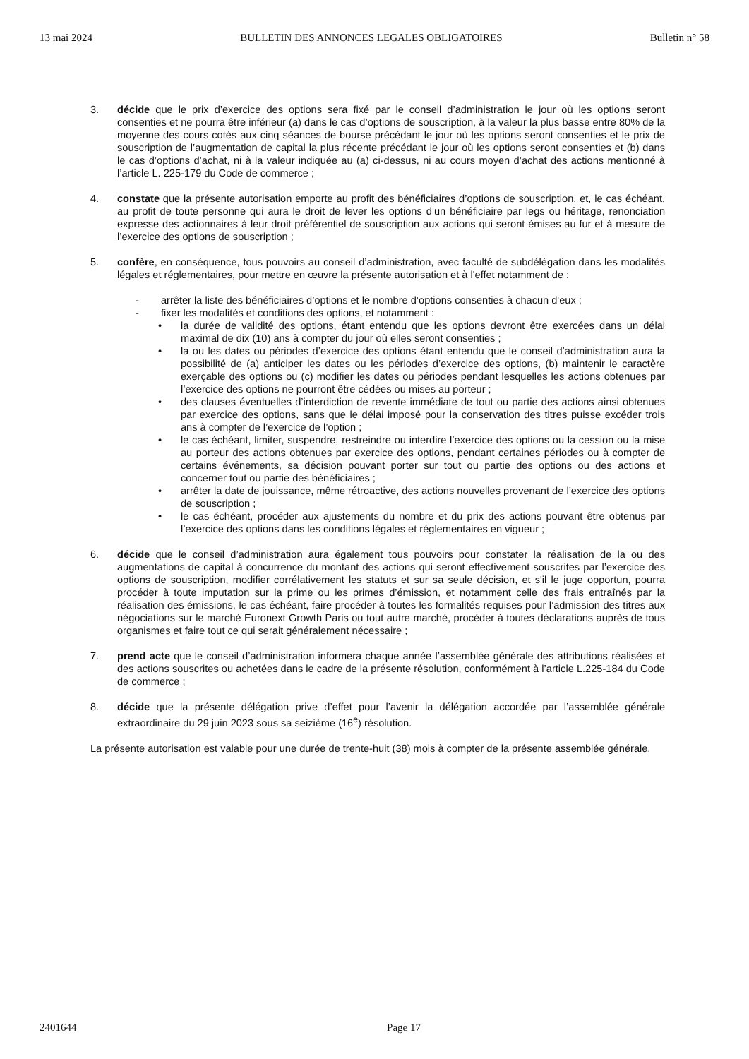13 mai 2024 BULLETIN DES ANNONCES LEGALES OBLIGATOIRES Bulletin n° 58
3. décide que le prix d’exercice des options sera fixé par le conseil d’administration le jour où les options seront consenties et ne pourra être inférieur (a) dans le cas d’options de souscription, à la valeur la plus basse entre 80% de la moyenne des cours cotés aux cinq séances de bourse précédant le jour où les options seront consenties et le prix de souscription de l’augmentation de capital la plus récente précédant le jour où les options seront consenties et (b) dans le cas d’options d’achat, ni à la valeur indiquée au (a) ci-dessus, ni au cours moyen d’achat des actions mentionné à l’article L. 225-179 du Code de commerce ;
4. constate que la présente autorisation emporte au profit des bénéficiaires d’options de souscription, et, le cas échéant, au profit de toute personne qui aura le droit de lever les options d’un bénéficiaire par legs ou héritage, renonciation expresse des actionnaires à leur droit préférentiel de souscription aux actions qui seront émises au fur et à mesure de l’exercice des options de souscription ;
5. confère, en conséquence, tous pouvoirs au conseil d’administration, avec faculté de subdélégation dans les modalités légales et réglementaires, pour mettre en œuvre la présente autorisation et à l'effet notamment de :
- arrêter la liste des bénéficiaires d’options et le nombre d’options consenties à chacun d'eux ;
- fixer les modalités et conditions des options, et notamment :
• la durée de validité des options, étant entendu que les options devront être exercées dans un délai maximal de dix (10) ans à compter du jour où elles seront consenties ;
• la ou les dates ou périodes d’exercice des options étant entendu que le conseil d’administration aura la possibilité de (a) anticiper les dates ou les périodes d’exercice des options, (b) maintenir le caractère exerçable des options ou (c) modifier les dates ou périodes pendant lesquelles les actions obtenues par l’exercice des options ne pourront être cédées ou mises au porteur ;
• des clauses éventuelles d’interdiction de revente immédiate de tout ou partie des actions ainsi obtenues par exercice des options, sans que le délai imposé pour la conservation des titres puisse excéder trois ans à compter de l’exercice de l’option ;
• le cas échéant, limiter, suspendre, restreindre ou interdire l’exercice des options ou la cession ou la mise au porteur des actions obtenues par exercice des options, pendant certaines périodes ou à compter de certains événements, sa décision pouvant porter sur tout ou partie des options ou des actions et concerner tout ou partie des bénéficiaires ;
• arrêter la date de jouissance, même rétroactive, des actions nouvelles provenant de l’exercice des options de souscription ;
• le cas échéant, procéder aux ajustements du nombre et du prix des actions pouvant être obtenus par l’exercice des options dans les conditions légales et réglementaires en vigueur ;
6. décide que le conseil d’administration aura également tous pouvoirs pour constater la réalisation de la ou des augmentations de capital à concurrence du montant des actions qui seront effectivement souscrites par l’exercice des options de souscription, modifier corrélativement les statuts et sur sa seule décision, et s'il le juge opportun, pourra procéder à toute imputation sur la prime ou les primes d’émission, et notamment celle des frais entraînés par la réalisation des émissions, le cas échéant, faire procéder à toutes les formalités requises pour l’admission des titres aux négociations sur le marché Euronext Growth Paris ou tout autre marché, procéder à toutes déclarations auprès de tous organismes et faire tout ce qui serait généralement nécessaire ;
7. prend acte que le conseil d’administration informera chaque année l’assemblée générale des attributions réalisées et des actions souscrites ou achetées dans le cadre de la présente résolution, conformément à l’article L.225-184 du Code de commerce ;
8. décide que la présente délégation prive d’effet pour l’avenir la délégation accordée par l’assemblée générale extraordinaire du 29 juin 2023 sous sa seizième (16<sup>e</sup>) résolution.
La présente autorisation est valable pour une durée de trente-huit (38) mois à compter de la présente assemblée générale.
2401644 Page 17